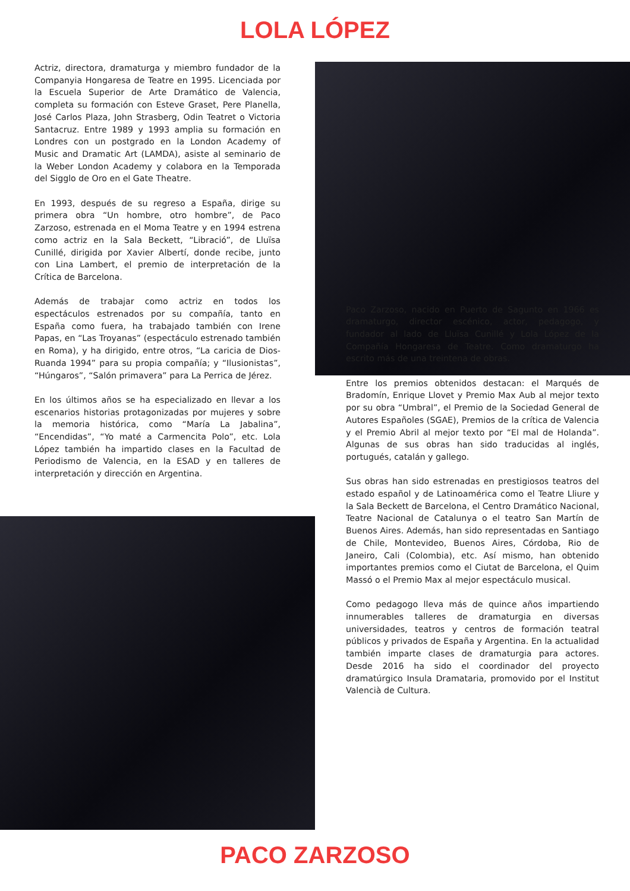LOLA LÓPEZ
Actriz, directora, dramaturga y miembro fundador de la Companyia Hongaresa de Teatre en 1995. Licenciada por la Escuela Superior de Arte Dramático de Valencia, completa su formación con Esteve Graset, Pere Planella, José Carlos Plaza, John Strasberg, Odin Teatret o Victoria Santacruz. Entre 1989 y 1993 amplia su formación en Londres con un postgrado en la London Academy of Music and Dramatic Art (LAMDA), asiste al seminario de la Weber London Academy y colabora en la Temporada del Sigglo de Oro en el Gate Theatre.
En 1993, después de su regreso a España, dirige su primera obra “Un hombre, otro hombre”, de Paco Zarzoso, estrenada en el Moma Teatre y en 1994 estrena como actriz en la Sala Beckett, “Libració”, de Lluïsa Cunillé, dirigida por Xavier Albertí, donde recibe, junto con Lina Lambert, el premio de interpretación de la Crítica de Barcelona.
Además de trabajar como actriz en todos los espectáculos estrenados por su compañía, tanto en España como fuera, ha trabajado también con Irene Papas, en “Las Troyanas” (espectáculo estrenado también en Roma), y ha dirigido, entre otros, “La caricia de Dios-Ruanda 1994” para su propia compañía; y “Ilusionistas”, “Húngaros”, “Salón primavera” para La Perrica de Jérez.
En los últimos años se ha especializado en llevar a los escenarios historias protagonizadas por mujeres y sobre la memoria histórica, como “María La Jabalina”, “Encendidas”, “Yo maté a Carmencita Polo”, etc. Lola López también ha impartido clases en la Facultad de Periodismo de Valencia, en la ESAD y en talleres de interpretación y dirección en Argentina.
Paco Zarzoso, nacido en Puerto de Sagunto en 1966 es dramaturgo, director escénico, actor, pedagogo, y fundador al lado de Lluïsa Cunillé y Lola López de la Compañía Hongaresa de Teatre. Como dramaturgo ha escrito más de una treintena de obras.
Entre los premios obtenidos destacan: el Marqués de Bradomín, Enrique Llovet y Premio Max Aub al mejor texto por su obra “Umbral”, el Premio de la Sociedad General de Autores Españoles (SGAE), Premios de la crítica de Valencia y el Premio Abril al mejor texto por “El mal de Holanda”. Algunas de sus obras han sido traducidas al inglés, portugués, catalán y gallego.
Sus obras han sido estrenadas en prestigiosos teatros del estado español y de Latinoamérica como el Teatre Lliure y la Sala Beckett de Barcelona, el Centro Dramático Nacional, Teatre Nacional de Catalunya o el teatro San Martín de Buenos Aires. Además, han sido representadas en Santiago de Chile, Montevideo, Buenos Aires, Córdoba, Rio de Janeiro, Cali (Colombia), etc. Así mismo, han obtenido importantes premios como el Ciutat de Barcelona, el Quim Massó o el Premio Max al mejor espectáculo musical.
Como pedagogo lleva más de quince años impartiendo innumerables talleres de dramaturgia en diversas universidades, teatros y centros de formación teatral públicos y privados de España y Argentina. En la actualidad también imparte clases de dramaturgia para actores. Desde 2016 ha sido el coordinador del proyecto dramatúrgico Insula Dramataria, promovido por el Institut Valencià de Cultura.
PACO ZARZOSO